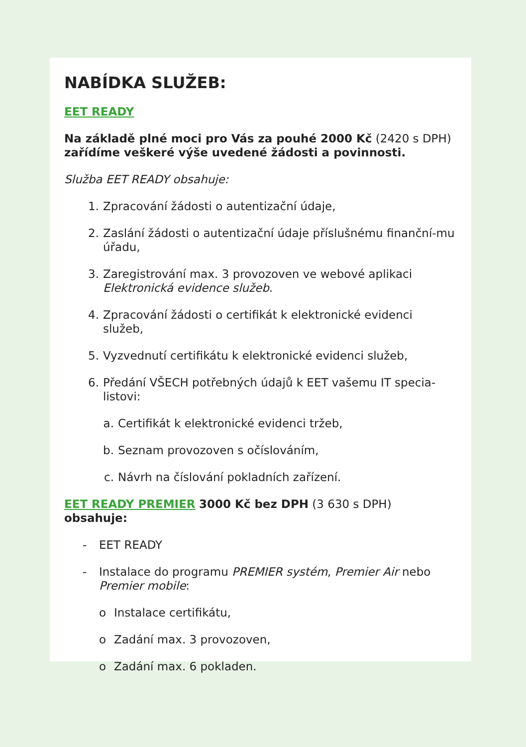NABÍDKA SLUŽEB:
EET READY
Na základě plné moci pro Vás za pouhé 2000 Kč (2420 s DPH)
zařídíme veškeré výše uvedené žádosti a povinnosti.
Služba EET READY obsahuje:
1. Zpracování žádosti o autentizační údaje,
2. Zaslání žádosti o autentizační údaje příslušnému finanční-mu úřadu,
3. Zaregistrování max. 3 provozoven ve webové aplikaci Elektronická evidence služeb.
4. Zpracování žádosti o certifikát k elektronické evidenci služeb,
5. Vyzvednutí certifikátu k elektronické evidenci služeb,
6. Předání VŠECH potřebných údajů k EET vašemu IT specia-listovi:
a. Certifikát k elektronické evidenci tržeb,
b. Seznam provozoven s očíslováním,
c. Návrh na číslování pokladních zařízení.
EET READY PREMIER 3000 Kč bez DPH (3 630 s DPH) obsahuje:
- EET READY
- Instalace do programu PREMIER systém, Premier Air nebo Premier mobile:
o Instalace certifikátu,
o Zadání max. 3 provozoven,
o Zadání max. 6 pokladen.